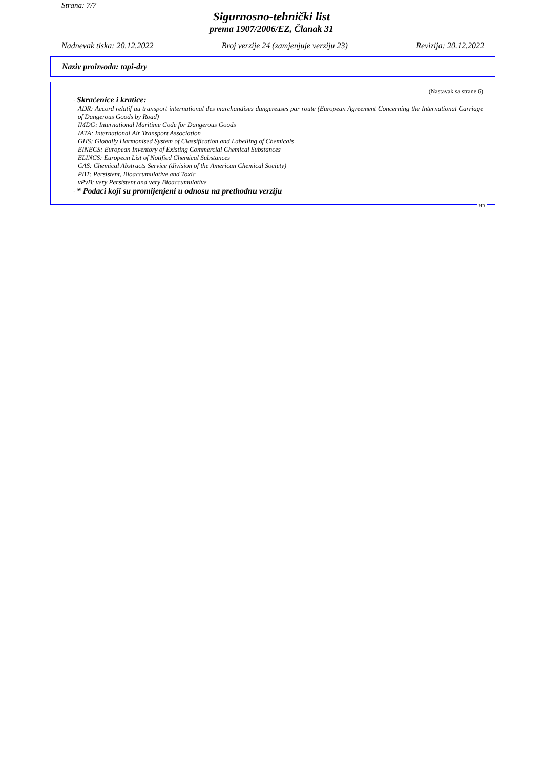Strana: 7/7
Sigurnosno-tehnički list
prema 1907/2006/EZ, Članak 31
Nadnevak tiska: 20.12.2022 Broj verzije 24 (zamjenjuje verziju 23) Revizija: 20.12.2022
Naziv proizvoda: tapi-dry
(Nastavak sa strane 6)
· Skraćenice i kratice:
ADR: Accord relatif au transport international des marchandises dangereuses par route (European Agreement Concerning the International Carriage of Dangerous Goods by Road)
IMDG: International Maritime Code for Dangerous Goods
IATA: International Air Transport Association
GHS: Globally Harmonised System of Classification and Labelling of Chemicals
EINECS: European Inventory of Existing Commercial Chemical Substances
ELINCS: European List of Notified Chemical Substances
CAS: Chemical Abstracts Service (division of the American Chemical Society)
PBT: Persistent, Bioaccumulative and Toxic
vPvB: very Persistent and very Bioaccumulative
· * Podaci koji su promijenjeni u odnosu na prethodnu verziju
HR